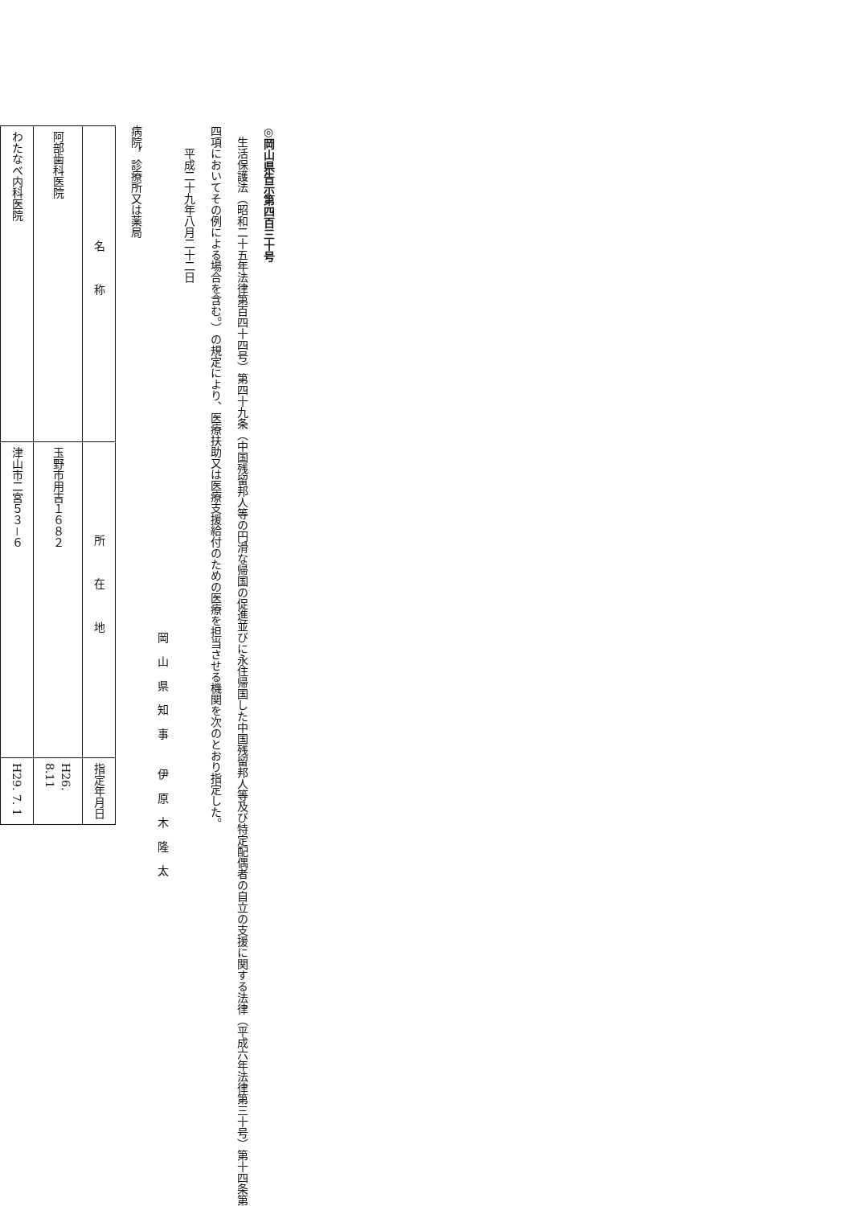◎岡山県告示第四百三十号
生活保護法（昭和二十五年法律第百四十四号）第四十九条（中国残留邦人等の円滑な帰国の促進並びに永住帰国した中国残留邦人等及び特定配偶者の自立の支援に関する法律（平成六年法律第三十号）第十四条第四項においてその例による場合を含む。）の規定により、医療扶助又は医療支援給付のための医療を担当させる機関を次のとおり指定した。
平成二十九年八月二十二日
岡山県知事 伊原木隆太
病院，診療所又は薬局
| 名称 | 所在地 | 指定年月日 |
| --- | --- | --- |
| 阿部歯科医院 | 玉野市用吉１６８２ | H26. 8.11 |
| わたなべ内科医院 | 津山市二宮５３－６ | H29. 7. 1 |